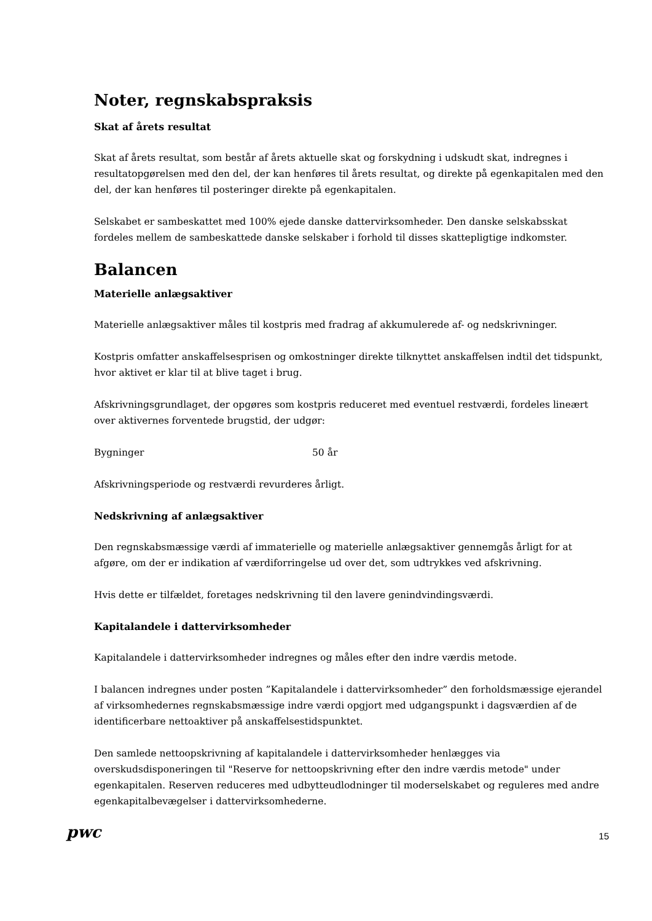Noter, regnskabspraksis
Skat af årets resultat
Skat af årets resultat, som består af årets aktuelle skat og forskydning i udskudt skat, indregnes i resultat­opgørelsen med den del, der kan henføres til årets resultat, og direkte på egenkapitalen med den del, der kan henføres til posteringer direkte på egenkapitalen.
Selskabet er sambeskattet med 100% ejede danske dattervirksomheder. Den danske selskabsskat fordeles mellem de sambeskattede danske selskaber i forhold til disses skattepligtige indkomster.
Balancen
Materielle anlægsaktiver
Materielle anlægsaktiver måles til kostpris med fradrag af akkumulerede af- og nedskrivninger.
Kostpris omfatter anskaffelsesprisen og omkostninger direkte tilknyttet anskaffelsen indtil det tidspunkt, hvor aktivet er klar til at blive taget i brug.
Afskrivningsgrundlaget, der opgøres som kostpris reduceret med eventuel restværdi, fordeles lineært over aktivernes forventede brugstid, der udgør:
Bygninger 50 år
Afskrivningsperiode og restværdi revurderes årligt.
Nedskrivning af anlægsaktiver
Den regnskabsmæssige værdi af immaterielle og materielle anlægsaktiver gennemgås årligt for at afgøre, om der er indikation af værdiforringelse ud over det, som udtrykkes ved afskrivning.
Hvis dette er tilfældet, foretages nedskrivning til den lavere genindvindingsværdi.
Kapitalandele i dattervirksomheder
Kapitalandele i dattervirksomheder indregnes og måles efter den indre værdis metode.
I balancen indregnes under posten ”Kapitalandele i dattervirksomheder” den forholdsmæssige ejerandel af virksomhedernes regnskabsmæssige indre værdi opgjort med udgangspunkt i dagsværdien af de identi­ficerbare nettoaktiver på anskaffelsestidspunktet.
Den samlede nettoopskrivning af kapitalandele i dattervirksomheder henlægges via overskudsdisponerin­gen til "Reserve for nettoopskrivning efter den indre værdis metode" under egenkapitalen. Reserven reduceres med udbytteudlodninger til moderselskabet og reguleres med andre egenkapitalbevægelser i dattervirksomhederne.
pwc
15